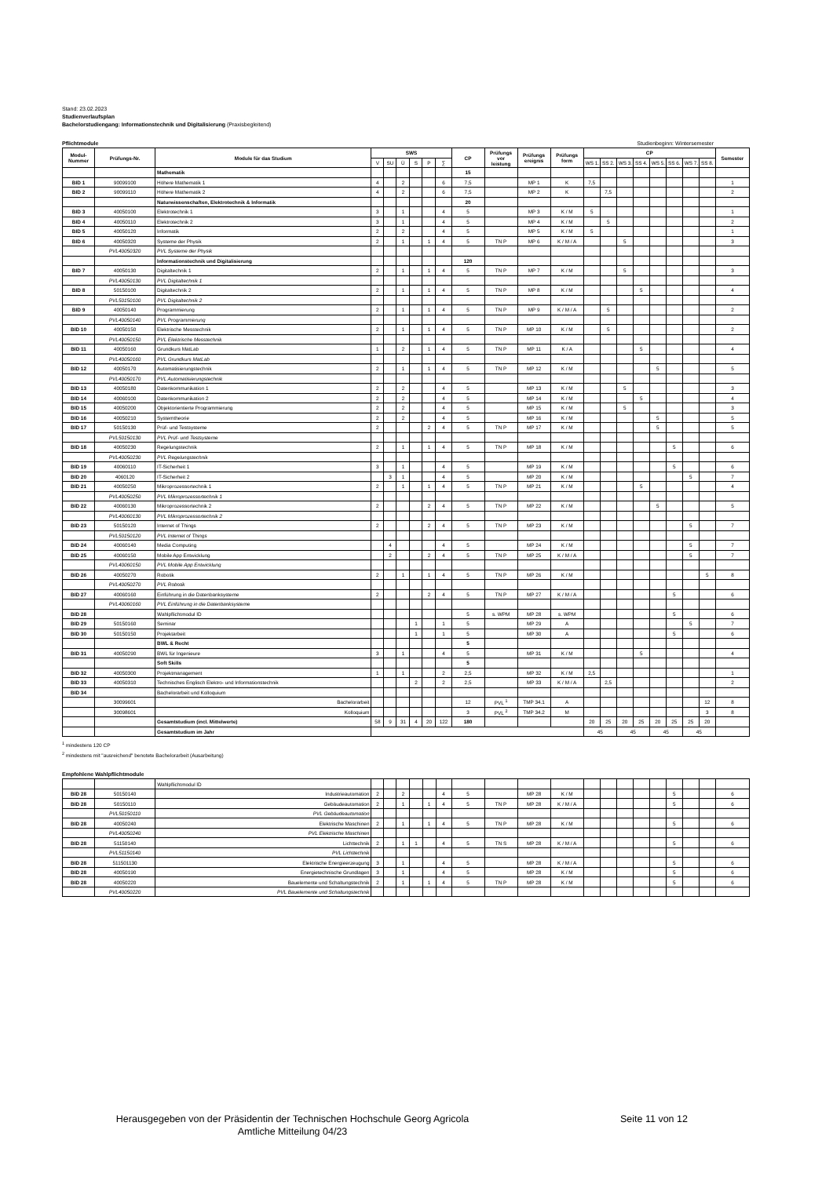Stand: 23.02.2023
Studienverlaufsplan
Bachelorstudiengang: Informationstechnik und Digitalisierung (Praxisbegleitend)
Pflichtmodule Studienbeginn: Wintersemester
| Modul- Nummer | Prüfungs-Nr. | Module für das Studium | SWS | | | | | | CP | Prüfungs vor leistung | Prüfungs ereignis | Prüfungs form | CP | | | | | | | | Semester |
| --- | --- | --- | --- | --- | --- | --- | --- | --- | --- | --- | --- | --- | --- | --- | --- | --- | --- | --- | --- | --- | --- |
| | | | V | SU | Ü | S | P | ∑ | | | | | WS 1. | SS 2. | WS 3. | SS 4. | WS 5. | SS 6. | WS 7. | SS 8. | |
| | | Mathematik | | | | | | | 15 | | | | | | | | | | | | |
| BID 1 | 90099100 | Höhere Mathematik 1 | 4 | | 2 | | | 6 | 7,5 | | MP 1 | K | 7,5 | | | | | | | | 1 |
| BID 2 | 90099110 | Höhere Mathematik 2 | 4 | | 2 | | | 6 | 7,5 | | MP 2 | K | | 7,5 | | | | | | | 2 |
| | | Naturwissenschaften, Elektrotechnik & Informatik | | | | | | | 20 | | | | | | | | | | | | |
| BID 3 | 40050100 | Elektrotechnik 1 | 3 | | 1 | | | 4 | 5 | | MP 3 | K / M | 5 | | | | | | | | 1 |
| BID 4 | 40050110 | Elektrotechnik 2 | 3 | | 1 | | | 4 | 5 | | MP 4 | K / M | | 5 | | | | | | | 2 |
| BID 5 | 40050120 | Informatik | 2 | | 2 | | | 4 | 5 | | MP 5 | K / M | 5 | | | | | | | | 1 |
| BID 6 | 40050320 | Systeme der Physik | 2 | | 1 | | 1 | 4 | 5 | TN P | MP 6 | K / M / A | | | 5 | | | | | | 3 |
| | PVL40050320 | PVL Systeme der Physik | | | | | | | | | | | | | | | | | | | |
| | | Informationstechnik und Digitalisierung | | | | | | | 120 | | | | | | | | | | | | |
| BID 7 | 40050130 | Digitaltechnik 1 | 2 | | 1 | | 1 | 4 | 5 | TN P | MP 7 | K / M | | | 5 | | | | | | 3 |
| | PVL40050130 | PVL Digitaltechnik 1 | | | | | | | | | | | | | | | | | | | |
| BID 8 | 50150100 | Digitaltechnik 2 | 2 | | 1 | | 1 | 4 | 5 | TN P | MP 8 | K / M | | | | 5 | | | | | 4 |
| | PVL50150100 | PVL Digitaltechnik 2 | | | | | | | | | | | | | | | | | | | |
| BID 9 | 40050140 | Programmierung | 2 | | 1 | | 1 | 4 | 5 | TN P | MP 9 | K / M / A | | 5 | | | | | | | 2 |
| | PVL40050140 | PVL Programmierung | | | | | | | | | | | | | | | | | | | |
| BID 10 | 40050150 | Elektrische Messtechnik | 2 | | 1 | | 1 | 4 | 5 | TN P | MP 10 | K / M | | 5 | | | | | | | 2 |
| | PVL40050150 | PVL Elektrische Messtechnik | | | | | | | | | | | | | | | | | | | |
| BID 11 | 40050160 | Grundkurs MatLab | 1 | | 2 | | 1 | 4 | 5 | TN P | MP 11 | K / A | | | | 5 | | | | | 4 |
| | PVL40050160 | PVL Grundkurs MatLab | | | | | | | | | | | | | | | | | | | |
| BID 12 | 40050170 | Automatisierungstechnik | 2 | | 1 | | 1 | 4 | 5 | TN P | MP 12 | K / M | | | | | 5 | | | | 5 |
| | PVL40050170 | PVL Automatisierungstechnik | | | | | | | | | | | | | | | | | | | |
| BID 13 | 40050180 | Datenkommunikation 1 | 2 | | 2 | | | 4 | 5 | | MP 13 | K / M | | | 5 | | | | | | 3 |
| BID 14 | 40060100 | Datenkommunikation 2 | 2 | | 2 | | | 4 | 5 | | MP 14 | K / M | | | | 5 | | | | | 4 |
| BID 15 | 40050200 | Objektorientierte Programmierung | 2 | | 2 | | | 4 | 5 | | MP 15 | K / M | | | 5 | | | | | | 3 |
| BID 16 | 40050210 | Systemtheorie | 2 | | 2 | | | 4 | 5 | | MP 16 | K / M | | | | | 5 | | | | 5 |
| BID 17 | 50150130 | Prüf- und Testsysteme | 2 | | | | 2 | 4 | 5 | TN P | MP 17 | K / M | | | | | 5 | | | | 5 |
| | PVL50150130 | PVL Prüf- und Testsysteme | | | | | | | | | | | | | | | | | | | |
| BID 18 | 40050230 | Regelungstechnik | 2 | | 1 | | 1 | 4 | 5 | TN P | MP 18 | K / M | | | | | | 5 | | | 6 |
| | PVL40050230 | PVL Regelungstechnik | | | | | | | | | | | | | | | | | | | |
| BID 19 | 40060110 | IT-Sicherheit 1 | 3 | | 1 | | | 4 | 5 | | MP 19 | K / M | | | | | | 5 | | | 6 |
| BID 20 | 4060120 | IT-Sicherheit 2 | | 3 | 1 | | | 4 | 5 | | MP 20 | K / M | | | | | | | 5 | | 7 |
| BID 21 | 40050250 | Mikroprozessortechnik 1 | 2 | | 1 | | 1 | 4 | 5 | TN P | MP 21 | K / M | | | | 5 | | | | | 4 |
| | PVL40050250 | PVL Mikroprozessortechnik 1 | | | | | | | | | | | | | | | | | | | |
| BID 22 | 40060130 | Mikroprozessortechnik 2 | 2 | | | | 2 | 4 | 5 | TN P | MP 22 | K / M | | | | | 5 | | | | 5 |
| | PVL40060130 | PVL Mikroprozessortechnik 2 | | | | | | | | | | | | | | | | | | | |
| BID 23 | 50150120 | Internet of Things | 2 | | | | 2 | 4 | 5 | TN P | MP 23 | K / M | | | | | | | 5 | | 7 |
| | PVL50150120 | PVL Internet of Things | | | | | | | | | | | | | | | | | | | |
| BID 24 | 40060140 | Media Computing | | 4 | | | | 4 | 5 | | MP 24 | K / M | | | | | | | 5 | | 7 |
| BID 25 | 40060150 | Mobile App Entwicklung | | 2 | | | 2 | 4 | 5 | TN P | MP 25 | K / M / A | | | | | | | 5 | | 7 |
| | PVL40060150 | PVL Mobile App Entwicklung | | | | | | | | | | | | | | | | | | | |
| BID 26 | 40050270 | Robotik | 2 | | 1 | | 1 | 4 | 5 | TN P | MP 26 | K / M | | | | | | | | 5 | 8 |
| | PVL40050270 | PVL Robotik | | | | | | | | | | | | | | | | | | | |
| BID 27 | 40060160 | Einführung in die Datenbanksysteme | 2 | | | | 2 | 4 | 5 | TN P | MP 27 | K / M / A | | | | | | 5 | | | 6 |
| | PVL40060160 | PVL Einführung in die Datenbanksysteme | | | | | | | | | | | | | | | | | | | |
| BID 28 | | Wahlpflichtmodul ID | | | | | | | 5 | s. WPM | MP 28 | s. WPM | | | | | | 5 | | | 6 |
| BID 29 | 50150160 | Seminar | | | | 1 | | 1 | 5 | | MP 29 | A | | | | | | | 5 | | 7 |
| BID 30 | 50150150 | Projektarbeit | | | | 1 | | 1 | 5 | | MP 30 | A | | | | | | 5 | | | 6 |
| | | BWL & Recht | | | | | | | 5 | | | | | | | | | | | | |
| BID 31 | 40050290 | BWL für Ingenieure | 3 | | 1 | | | 4 | 5 | | MP 31 | K / M | | | | 5 | | | | | 4 |
| | | Soft Skills | | | | | | | 5 | | | | | | | | | | | | |
| BID 32 | 40050300 | Projektmanagement | 1 | | 1 | | | 2 | 2,5 | | MP 32 | K / M | 2,5 | | | | | | | | 1 |
| BID 33 | 40050310 | Technisches Englisch Elektro- und Informationstechnik | | | | 2 | | 2 | 2,5 | | MP 33 | K / M / A | | 2,5 | | | | | | | 2 |
| BID 34 | | Bachelorarbeit und Kolloquium | | | | | | | | | | | | | | | | | | | |
| | 30099601 | Bachelorarbeit | | | | | | | 12 | PVL <sup>1</sup> | TMP 34.1 | A | | | | | | | | 12 | 8 |
| | 30098601 | Kolloquium | | | | | | | 3 | PVL <sup>2</sup> | TMP 34.2 | M | | | | | | | | 3 | 8 |
| | | Gesamtstudium (incl. Mittelwerte) | 58 | 9 | 31 | 4 | 20 | 122 | 180 | | | | 20 | 25 | 20 | 25 | 20 | 25 | 25 | 20 | |
| | | Gesamtstudium im Jahr | | | | | | | | | | | 45 | | 45 | | 45 | | 45 | | |
<sup>1</sup> mindestens 120 CP
<sup>2</sup> mindestens mit "ausreichend" benotete Bachelorarbeit (Ausarbeitung)
Empfohlene Wahlpflichtmodule
| | | Wahlpflichtmodul ID | | | | | | | | | | | | | | | | | | | |
| BID 28 | 50150140 | Industrieautomation | 2 | | 2 | | | 4 | 5 | | MP 28 | K / M | | | | | | 5 | | | 6 |
| BID 28 | 50150110 | Gebäudeautomation | 2 | | 1 | | 1 | 4 | 5 | TN P | MP 28 | K / M / A | | | | | | 5 | | | 6 |
| | PVL50150110 | PVL Gebäudeautomation | | | | | | | | | | | | | | | | | | | |
| BID 28 | 40050240 | Elektrische Maschinen | 2 | | 1 | | 1 | 4 | 5 | TN P | MP 28 | K / M | | | | | | 5 | | | 6 |
| | PVL40050240 | PVL Elektrische Maschinen | | | | | | | | | | | | | | | | | | | |
| BID 28 | 51150140 | Lichttechnik | 2 | | 1 | 1 | | 4 | 5 | TN S | MP 28 | K / M / A | | | | | | 5 | | | 6 |
| | PVL51150140 | PVL Lichttechnik | | | | | | | | | | | | | | | | | | | |
| BID 28 | 511501130 | Elektrische Energieerzeugung | 3 | | 1 | | | 4 | 5 | | MP 28 | K / M / A | | | | | | 5 | | | 6 |
| BID 28 | 40050190 | Energietechnische Grundlagen | 3 | | 1 | | | 4 | 5 | | MP 28 | K / M | | | | | | 5 | | | 6 |
| BID 28 | 40050220 | Bauelemente und Schaltungstechnik | 2 | | 1 | | 1 | 4 | 5 | TN P | MP 28 | K / M | | | | | | 5 | | | 6 |
| | PVL40050220 | PVL Bauelemente und Schaltungstechnik | | | | | | | | | | | | | | | | | | | |
Herausgegeben von der Präsidentin der Technischen Hochschule Georg Agricola
Amtliche Mitteilung 04/23
Seite 11 von 12